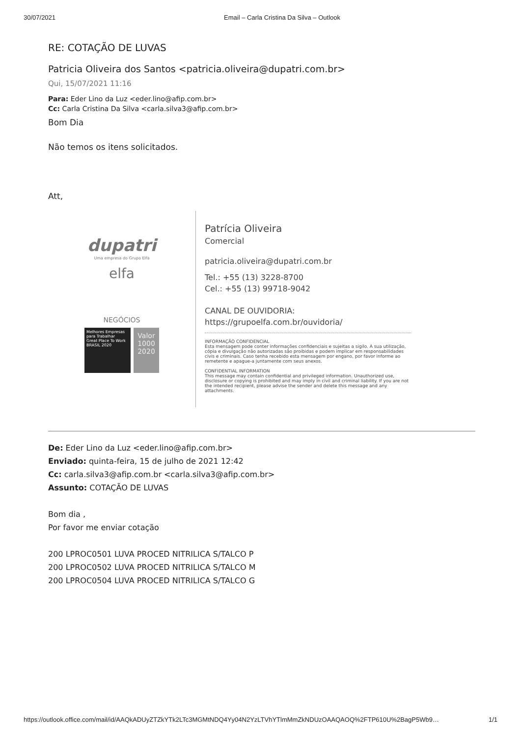30/07/2021 Email – Carla Cristina Da Silva – Outlook
RE: COTAÇÃO DE LUVAS
Patricia Oliveira dos Santos <patricia.oliveira@dupatri.com.br>
Qui, 15/07/2021 11:16
Para: Eder Lino da Luz <eder.lino@afip.com.br>
Cc: Carla Cristina Da Silva <carla.silva3@afip.com.br>
Bom Dia
Não temos os itens solicitados.
Att,
dupatri
Uma empresa do Grupo Elfa
elfa
NEGÓCIOS
Melhores Empresas para Trabalhar
Great Place To Work
BRASIL 2020
Valor 1000 2020
Patrícia Oliveira
Comercial
patricia.oliveira@dupatri.com.br
Tel.: +55 (13) 3228-8700
Cel.: +55 (13) 99718-9042
CANAL DE OUVIDORIA:
https://grupoelfa.com.br/ouvidoria/
INFORMAÇÃO CONFIDENCIAL
Esta mensagem pode conter informações confidenciais e sujeitas a sigilo. A sua utilização, cópia e divulgação não autorizadas são proibidas e podem implicar em responsabilidades civis e criminais. Caso tenha recebido esta mensagem por engano, por favor informe ao remetente e apague-a juntamente com seus anexos.
CONFIDENTIAL INFORMATION
This message may contain confidential and privileged information. Unauthorized use, disclosure or copying is prohibited and may imply in civil and criminal liability. If you are not the intended recipient, please advise the sender and delete this message and any attachments.
De: Eder Lino da Luz <eder.lino@afip.com.br>
Enviado: quinta-feira, 15 de julho de 2021 12:42
Cc: carla.silva3@afip.com.br <carla.silva3@afip.com.br>
Assunto: COTAÇÃO DE LUVAS
Bom dia ,
Por favor me enviar cotação
200 LPROC0501 LUVA PROCED NITRILICA S/TALCO P
200 LPROC0502 LUVA PROCED NITRILICA S/TALCO M
200 LPROC0504 LUVA PROCED NITRILICA S/TALCO G
https://outlook.office.com/mail/id/AAQkADUyZTZkYTk2LTc3MGMtNDQ4Yy04N2YzLTVhYTlmMmZkNDUzOAAQAOQ%2FTP610U%2BagP5Wb9… 1/1